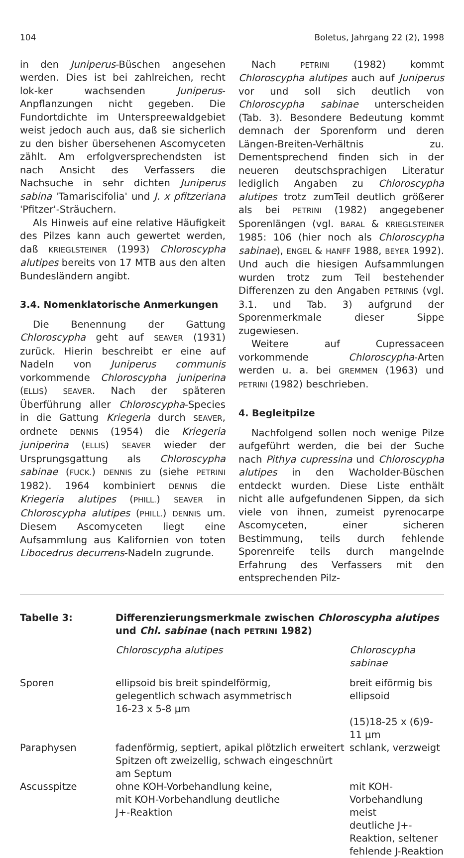104 Boletus, Jahrgang 22 (2), 1998
in den Juniperus-Büschen angesehen werden. Dies ist bei zahlreichen, recht lok-ker wachsenden Juniperus-Anpflanzungen nicht gegeben. Die Fundortdichte im Unterspreewaldgebiet weist jedoch auch aus, daß sie sicherlich zu den bisher übersehenen Ascomyceten zählt. Am erfolgversprechendsten ist nach Ansicht des Verfassers die Nachsuche in sehr dichten Juniperus sabina 'Tamariscifolia' und J. x pfitzeriana 'Pfitzer'-Sträuchern.
Als Hinweis auf eine relative Häufigkeit des Pilzes kann auch gewertet werden, daß KRIEGLSTEINER (1993) Chloroscypha alutipes bereits von 17 MTB aus den alten Bundesländern angibt.
3.4. Nomenklatorische Anmerkungen
Die Benennung der Gattung Chloroscypha geht auf SEAVER (1931) zurück. Hierin beschreibt er eine auf Nadeln von Juniperus communis vorkommende Chloroscypha juniperina (ELLIS) SEAVER. Nach der späteren Überführung aller Chloroscypha-Species in die Gattung Kriegeria durch SEAVER, ordnete DENNIS (1954) die Kriegeria juniperina (ELLIS) SEAVER wieder der Ursprungsgattung als Chloroscypha sabinae (FUCK.) DENNIS zu (siehe PETRINI 1982). 1964 kombiniert DENNIS die Kriegeria alutipes (PHILL.) SEAVER in Chloroscypha alutipes (PHILL.) DENNIS um. Diesem Ascomyceten liegt eine Aufsammlung aus Kalifornien von toten Libocedrus decurrens-Nadeln zugrunde.
Nach PETRINI (1982) kommt Chloroscypha alutipes auch auf Juniperus vor und soll sich deutlich von Chloroscypha sabinae unterscheiden (Tab. 3). Besondere Bedeutung kommt demnach der Sporenform und deren Längen-Breiten-Verhältnis zu. Dementsprechend finden sich in der neueren deutschsprachigen Literatur lediglich Angaben zu Chloroscypha alutipes trotz zumTeil deutlich größerer als bei PETRINI (1982) angegebener Sporenlängen (vgl. BARAL & KRIEGLSTEINER 1985: 106 (hier noch als Chloroscypha sabinae), ENGEL & HANFF 1988, BEYER 1992). Und auch die hiesigen Aufsammlungen wurden trotz zum Teil bestehender Differenzen zu den Angaben PETRINIS (vgl. 3.1. und Tab. 3) aufgrund der Sporenmerkmale dieser Sippe zugewiesen.
Weitere auf Cupressaceen vorkommende Chloroscypha-Arten werden u. a. bei GREMMEN (1963) und PETRINI (1982) beschrieben.
4. Begleitpilze
Nachfolgend sollen noch wenige Pilze aufgeführt werden, die bei der Suche nach Pithya cupressina und Chloroscypha alutipes in den Wacholder-Büschen entdeckt wurden. Diese Liste enthält nicht alle aufgefundenen Sippen, da sich viele von ihnen, zumeist pyrenocarpe Ascomyceten, einer sicheren Bestimmung, teils durch fehlende Sporenreife teils durch mangelnde Erfahrung des Verfassers mit den entsprechenden Pilz-
| Tabelle 3: | Differenzierungsmerkmale zwischen Chloroscypha alutipes und Chl. sabinae (nach PETRINI 1982) | |
| --- | --- | --- |
| | Chloroscypha alutipes | Chloroscypha sabinae |
| Sporen | ellipsoid bis breit spindelförmig, gelegentlich schwach asymmetrisch 16-23 x 5-8 µm | breit eiförmig bis ellipsoid (15)18-25 x (6)9-11 µm |
| Paraphysen | fadenförmig, septiert, apikal plötzlich erweitert Spitzen oft zweizellig, schwach eingeschnürt am Septum | schlank, verzweigt |
| Ascusspitze | ohne KOH-Vorbehandlung keine, mit KOH-Vorbehandlung deutliche J+-Reaktion | mit KOH-Vorbehandlung meist deutliche J+-Reaktion, seltener fehlende J-Reaktion |